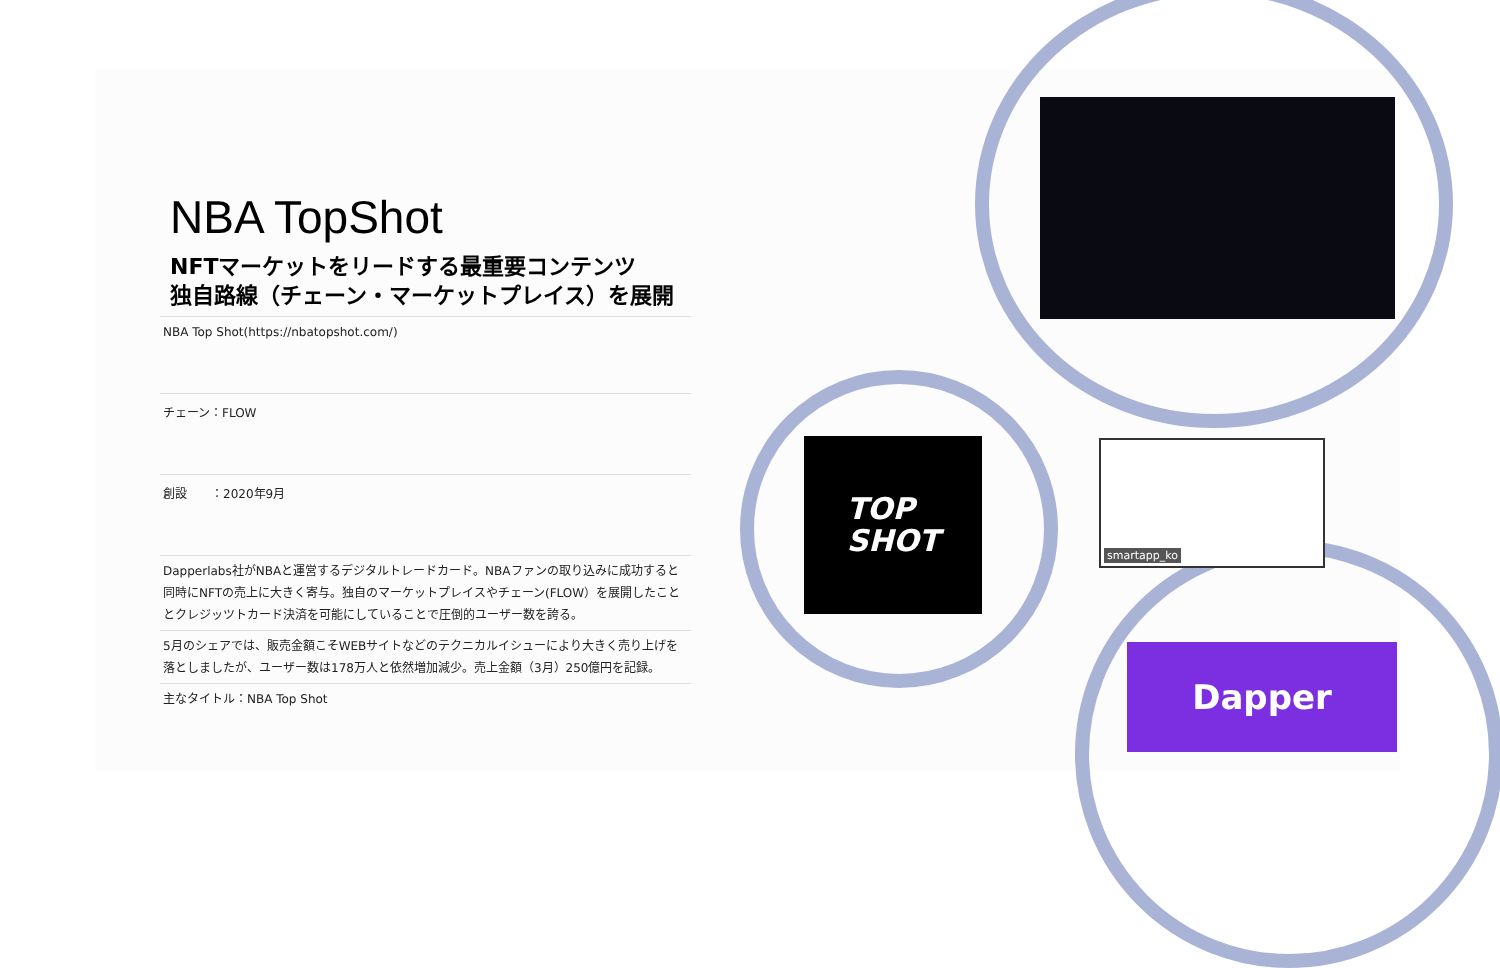NBA TopShot
NFTマーケットをリードする最重要コンテンツ
独自路線（チェーン・マーケットプレイス）を展開
NBA Top Shot(https://nbatopshot.com/)
チェーン：FLOW
創設　　：2020年9月
Dapperlabs社がNBAと運営するデジタルトレードカード。NBAファンの取り込みに成功すると同時にNFTの売上に大きく寄与。独自のマーケットプレイスやチェーン(FLOW）を展開したこととクレジッツトカード決済を可能にしていることで圧倒的ユーザー数を誇る。
5月のシェアでは、販売金額こそWEBサイトなどのテクニカルイシューにより大きく売り上げを落としましたが、ユーザー数は178万人と依然増加減少。売上金額（3月）250億円を記録。
主なタイトル：NBA Top Shot
TOP
SHOT
smartapp_ko
Dapper